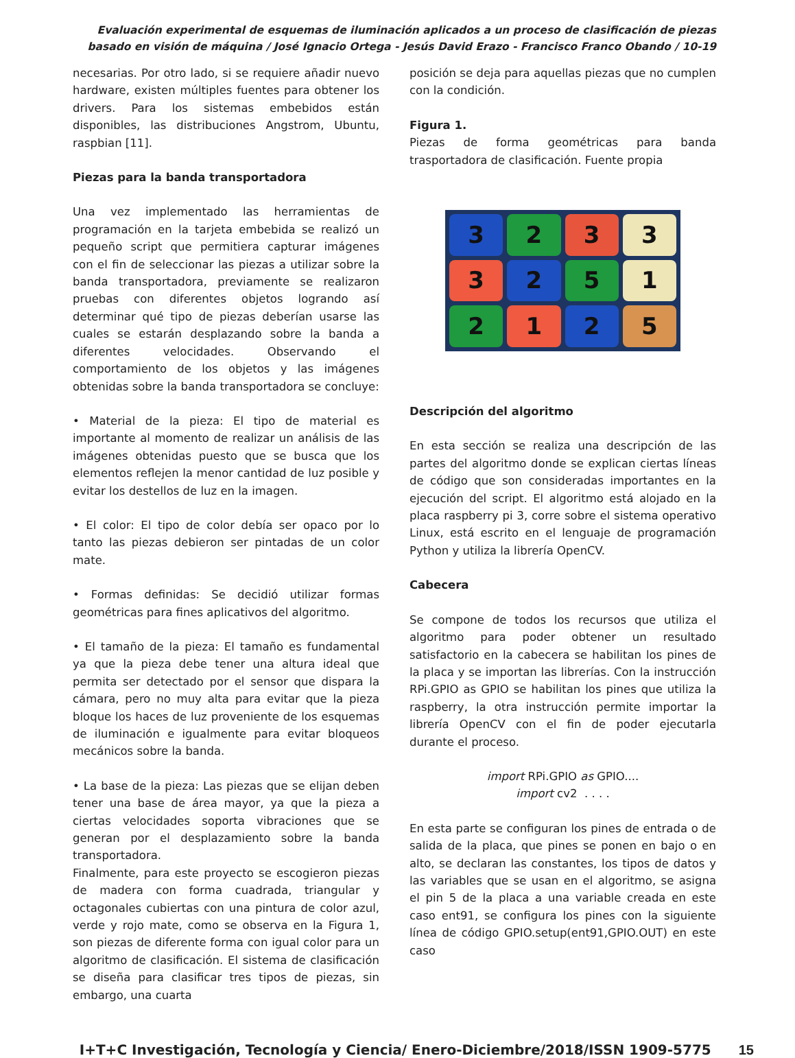Evaluación experimental de esquemas de iluminación aplicados a un proceso de clasificación de piezas basado en visión de máquina / José Ignacio Ortega - Jesús David Erazo - Francisco Franco Obando / 10-19
necesarias. Por otro lado, si se requiere añadir nuevo hardware, existen múltiples fuentes para obtener los drivers. Para los sistemas embebidos están disponibles, las distribuciones Angstrom, Ubuntu, raspbian [11].
Piezas para la banda transportadora
Una vez implementado las herramientas de programación en la tarjeta embebida se realizó un pequeño script que permitiera capturar imágenes con el fin de seleccionar las piezas a utilizar sobre la banda transportadora, previamente se realizaron pruebas con diferentes objetos logrando así determinar qué tipo de piezas deberían usarse las cuales se estarán desplazando sobre la banda a diferentes velocidades. Observando el comportamiento de los objetos y las imágenes obtenidas sobre la banda transportadora se concluye:
• Material de la pieza: El tipo de material es importante al momento de realizar un análisis de las imágenes obtenidas puesto que se busca que los elementos reflejen la menor cantidad de luz posible y evitar los destellos de luz en la imagen.
• El color: El tipo de color debía ser opaco por lo tanto las piezas debieron ser pintadas de un color mate.
• Formas definidas: Se decidió utilizar formas geométricas para fines aplicativos del algoritmo.
• El tamaño de la pieza: El tamaño es fundamental ya que la pieza debe tener una altura ideal que permita ser detectado por el sensor que dispara la cámara, pero no muy alta para evitar que la pieza bloque los haces de luz proveniente de los esquemas de iluminación e igualmente para evitar bloqueos mecánicos sobre la banda.
• La base de la pieza: Las piezas que se elijan deben tener una base de área mayor, ya que la pieza a ciertas velocidades soporta vibraciones que se generan por el desplazamiento sobre la banda transportadora.
Finalmente, para este proyecto se escogieron piezas de madera con forma cuadrada, triangular y octagonales cubiertas con una pintura de color azul, verde y rojo mate, como se observa en la Figura 1, son piezas de diferente forma con igual color para un algoritmo de clasificación. El sistema de clasificación se diseña para clasificar tres tipos de piezas, sin embargo, una cuarta
posición se deja para aquellas piezas que no cumplen con la condición.
Figura 1.
Piezas de forma geométricas para banda trasportadora de clasificación. Fuente propia
3
2
3
3
3
2
5
1
2
1
2
5
Descripción del algoritmo
En esta sección se realiza una descripción de las partes del algoritmo donde se explican ciertas líneas de código que son consideradas importantes en la ejecución del script. El algoritmo está alojado en la placa raspberry pi 3, corre sobre el sistema operativo Linux, está escrito en el lenguaje de programación Python y utiliza la librería OpenCV.
Cabecera
Se compone de todos los recursos que utiliza el algoritmo para poder obtener un resultado satisfactorio en la cabecera se habilitan los pines de la placa y se importan las librerías. Con la instrucción RPi.GPIO as GPIO se habilitan los pines que utiliza la raspberry, la otra instrucción permite importar la librería OpenCV con el fin de poder ejecutarla durante el proceso.
import RPi.GPIO as GPIO....
import cv2 . . . .
En esta parte se configuran los pines de entrada o de salida de la placa, que pines se ponen en bajo o en alto, se declaran las constantes, los tipos de datos y las variables que se usan en el algoritmo, se asigna el pin 5 de la placa a una variable creada en este caso ent91, se configura los pines con la siguiente línea de código GPIO.setup(ent91,GPIO.OUT) en este caso
I+T+C Investigación, Tecnología y Ciencia/ Enero-Diciembre/2018/ISSN 1909-5775 15